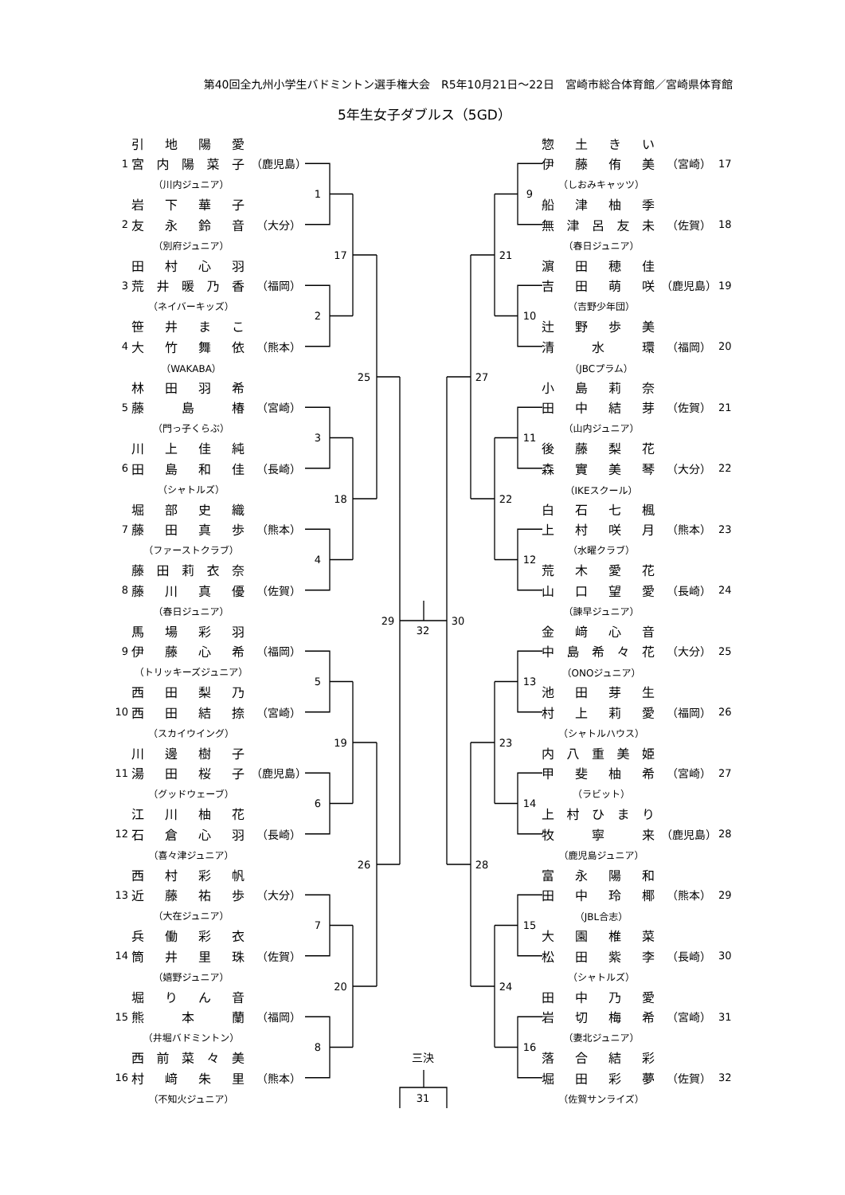第40回全九州小学生バドミントン選手権大会　R5年10月21日～22日　宮崎市総合体育館／宮崎県体育館
5年生女子ダブルス（5GD）
引 地 陽 愛
1
宮 内 陽 菜 子
（鹿児島）
（川内ジュニア）
岩 下 華 子
2
友 永 鈴 音
（大分）
（別府ジュニア）
田 村 心 羽
3
荒 井 暖 乃 香
（福岡）
（ネイバーキッズ）
笹 井 ま こ
4
大 竹 舞 依
（熊本）
（WAKABA）
林 田 羽 希
5
藤 島 椿
（宮崎）
（門っ子くらぶ）
川 上 佳 純
6
田 島 和 佳
（長崎）
（シャトルズ）
堀 部 史 織
7
藤 田 真 歩
（熊本）
（ファーストクラブ）
藤 田 莉 衣 奈
8
藤 川 真 優
（佐賀）
（春日ジュニア）
馬 場 彩 羽
9
伊 藤 心 希
（福岡）
（トリッキーズジュニア）
西 田 梨 乃
10
西 田 結 捺
（宮崎）
（スカイウイング）
川 邊 樹 子
11
湯 田 桜 子
（鹿児島）
（グッドウェーブ）
江 川 柚 花
12
石 倉 心 羽
（長崎）
（喜々津ジュニア）
西 村 彩 帆
13
近 藤 祐 歩
（大分）
（大在ジュニア）
兵 働 彩 衣
14
筒 井 里 珠
（佐賀）
（嬉野ジュニア）
堀 り ん 音
15
熊 本 蘭
（福岡）
（井堀バドミントン）
西 前 菜 々 美
16
村 﨑 朱 里
（熊本）
（不知火ジュニア）
1
2
3
4
5
6
7
8
17
18
19
20
25
26
29
32
30
27
28
21
22
23
24
9
10
11
12
13
14
15
16
三決
31
惣 土 き い
伊 藤 侑 美
（宮崎）
17
（しおみキャッツ）
船 津 柚 季
無 津 呂 友 未
（佐賀）
18
（春日ジュニア）
濵 田 穂 佳
吉 田 萌 咲
（鹿児島）
19
（吉野少年団）
辻 野 歩 美
清 水 環
（福岡）
20
（JBCプラム）
小 島 莉 奈
田 中 結 芽
（佐賀）
21
（山内ジュニア）
後 藤 梨 花
森 實 美 琴
（大分）
22
（IKEスクール）
白 石 七 楓
上 村 咲 月
（熊本）
23
（水曜クラブ）
荒 木 愛 花
山 口 望 愛
（長崎）
24
（諫早ジュニア）
金 﨑 心 音
中 島 希 々 花
（大分）
25
（ONOジュニア）
池 田 芽 生
村 上 莉 愛
（福岡）
26
（シャトルハウス）
内 八 重 美 姫
甲 斐 柚 希
（宮崎）
27
（ラビット）
上 村 ひ ま り
牧 寧 来
（鹿児島）
28
（鹿児島ジュニア）
富 永 陽 和
田 中 玲 椰
（熊本）
29
（JBL合志）
大 園 椎 菜
松 田 紫 李
（長崎）
30
（シャトルズ）
田 中 乃 愛
岩 切 梅 希
（宮崎）
31
（妻北ジュニア）
落 合 結 彩
堀 田 彩 夢
（佐賀）
32
（佐賀サンライズ）